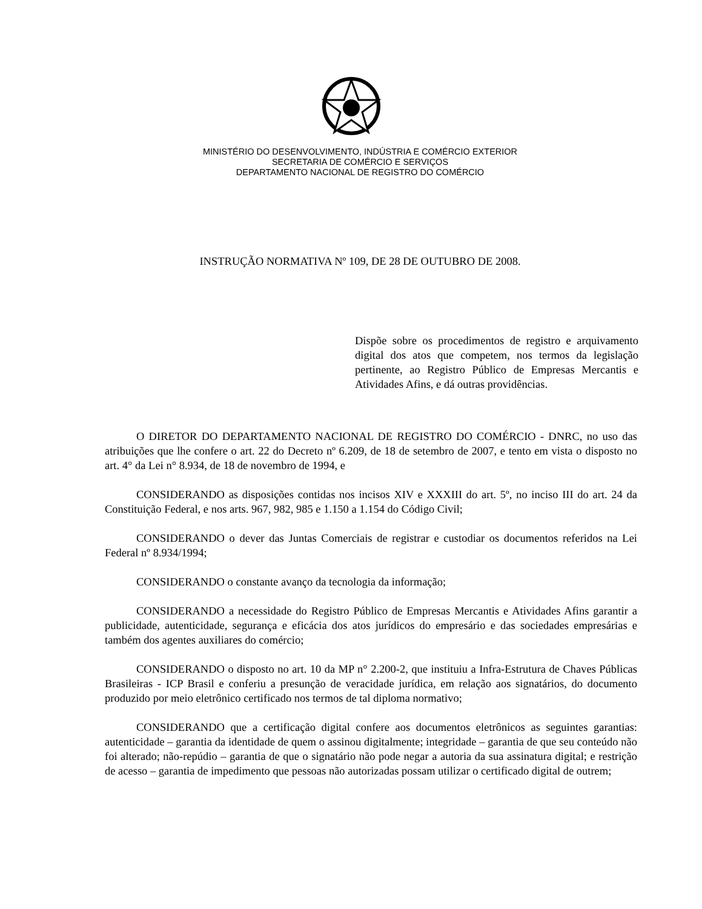MINISTÉRIO DO DESENVOLVIMENTO, INDÚSTRIA E COMÉRCIO EXTERIOR
SECRETARIA DE COMÉRCIO E SERVIÇOS
DEPARTAMENTO NACIONAL DE REGISTRO DO COMÉRCIO
INSTRUÇÃO NORMATIVA Nº 109, DE 28 DE OUTUBRO DE 2008.
Dispõe sobre os procedimentos de registro e arquivamento digital dos atos que competem, nos termos da legislação pertinente, ao Registro Público de Empresas Mercantis e Atividades Afins, e dá outras providências.
O DIRETOR DO DEPARTAMENTO NACIONAL DE REGISTRO DO COMÉRCIO - DNRC, no uso das atribuições que lhe confere o art. 22 do Decreto nº 6.209, de 18 de setembro de 2007, e tento em vista o disposto no art. 4° da Lei n° 8.934, de 18 de novembro de 1994, e
CONSIDERANDO as disposições contidas nos incisos XIV e XXXIII do art. 5º, no inciso III do art. 24 da Constituição Federal, e nos arts. 967, 982, 985 e 1.150 a 1.154 do Código Civil;
CONSIDERANDO o dever das Juntas Comerciais de registrar e custodiar os documentos referidos na Lei Federal nº 8.934/1994;
CONSIDERANDO o constante avanço da tecnologia da informação;
CONSIDERANDO a necessidade do Registro Público de Empresas Mercantis e Atividades Afins garantir a publicidade, autenticidade, segurança e eficácia dos atos jurídicos do empresário e das sociedades empresárias e também dos agentes auxiliares do comércio;
CONSIDERANDO o disposto no art. 10 da MP n° 2.200-2, que instituiu a Infra-Estrutura de Chaves Públicas Brasileiras - ICP Brasil e conferiu a presunção de veracidade jurídica, em relação aos signatários, do documento produzido por meio eletrônico certificado nos termos de tal diploma normativo;
CONSIDERANDO que a certificação digital confere aos documentos eletrônicos as seguintes garantias: autenticidade – garantia da identidade de quem o assinou digitalmente; integridade – garantia de que seu conteúdo não foi alterado; não-repúdio – garantia de que o signatário não pode negar a autoria da sua assinatura digital; e restrição de acesso – garantia de impedimento que pessoas não autorizadas possam utilizar o certificado digital de outrem;